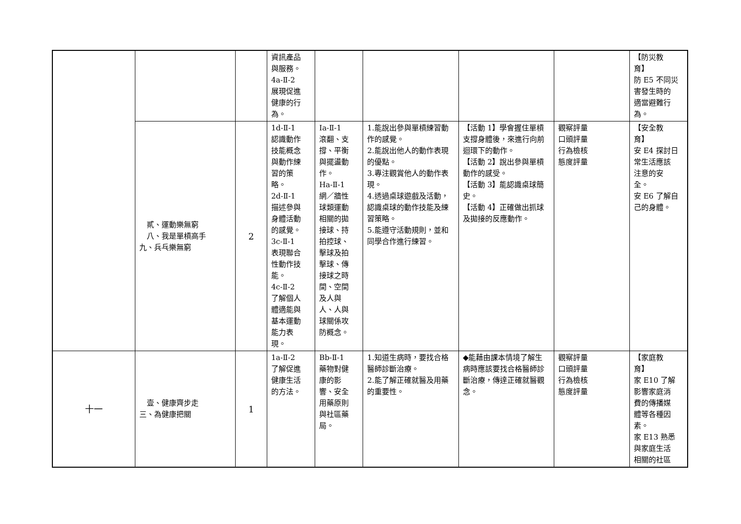| | | | 資訊產品 與服務。 4a-Ⅱ-2 展現促進 健康的行 為。 | | | | | 【防災教 育】 防 E5 不同災 害發生時的 適當避難行 為。 |
| | 貳、運動樂無窮 八、我是單槓高手 九、兵乓樂無窮 | 2 | 1d-Ⅱ-1 認識動作 技能概念 與動作練 習的策 略。 2d-Ⅱ-1 描述參與 身體活動 的感覺。 3c-Ⅱ-1 表現聯合 性動作技 能。 4c-Ⅱ-2 了解個人 體適能與 基本運動 能力表 現。 | Ia-Ⅱ-1 滾翻、支 撐、平衡 與擺盪動 作。 Ha-Ⅱ-1 網／牆性 球類運動 相關的拋 接球、持 拍控球、 擊球及拍 擊球、傳 接球之時 間、空間 及人與 人、人與 球關係攻 防概念。 | 1.能說出參與單槓練習動作的感覺。 2.能說出他人的動作表現的優點。 3.專注觀賞他人的動作表現。 4.透過桌球遊戲及活動，認識桌球的動作技能及練習策略。 5.能遵守活動規則，並和同學合作進行練習。 | 【活動 1】學會握住單槓支撐身體後，來進行向前迴環下的動作。 【活動 2】說出參與單槓動作的感受。 【活動 3】能認識桌球簡史。 【活動 4】正確做出抓球及拋接的反應動作。 | 觀察評量 口頭評量 行為檢核 態度評量 | 【安全教 育】 安 E4 探討日 常生活應該 注意的安 全。 安 E6 了解自 己的身體。 |
| 十一 | 壹、健康齊步走 三、為健康把關 | 1 | 1a-Ⅱ-2 了解促進 健康生活 的方法。 | Bb-Ⅱ-1 藥物對健 康的影 響、安全 用藥原則 與社區藥 局。 | 1.知道生病時，要找合格醫師診斷治療。 2.能了解正確就醫及用藥的重要性。 | ◆能藉由課本情境了解生病時應該要找合格醫師診斷治療，傳達正確就醫觀念。 | 觀察評量 口頭評量 行為檢核 態度評量 | 【家庭教 育】 家 E10 了解 影響家庭消 費的傳播媒 體等各種因 素。 家 E13 熟悉 與家庭生活 相關的社區 |